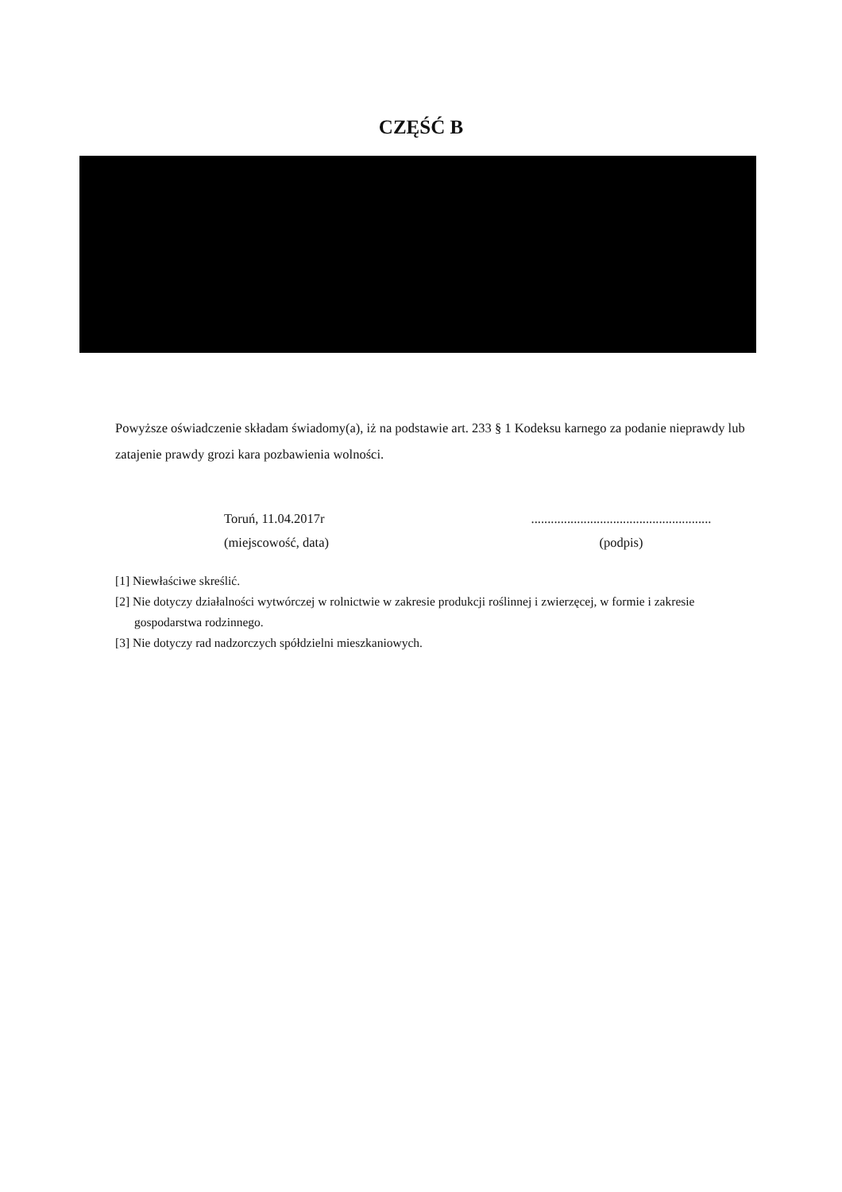CZĘŚĆ B
Powyższe oświadczenie składam świadomy(a), iż na podstawie art. 233 § 1 Kodeksu karnego za podanie nieprawdy lub zatajenie prawdy grozi kara pozbawienia wolności.
Toruń, 11.04.2017r
(miejscowość, data)
.......................................................
(podpis)
[1] Niewłaściwe skreślić.
[2] Nie dotyczy działalności wytwórczej w rolnictwie w zakresie produkcji roślinnej i zwierzęcej, w formie i zakresie
gospodarstwa rodzinnego.
[3] Nie dotyczy rad nadzorczych spółdzielni mieszkaniowych.